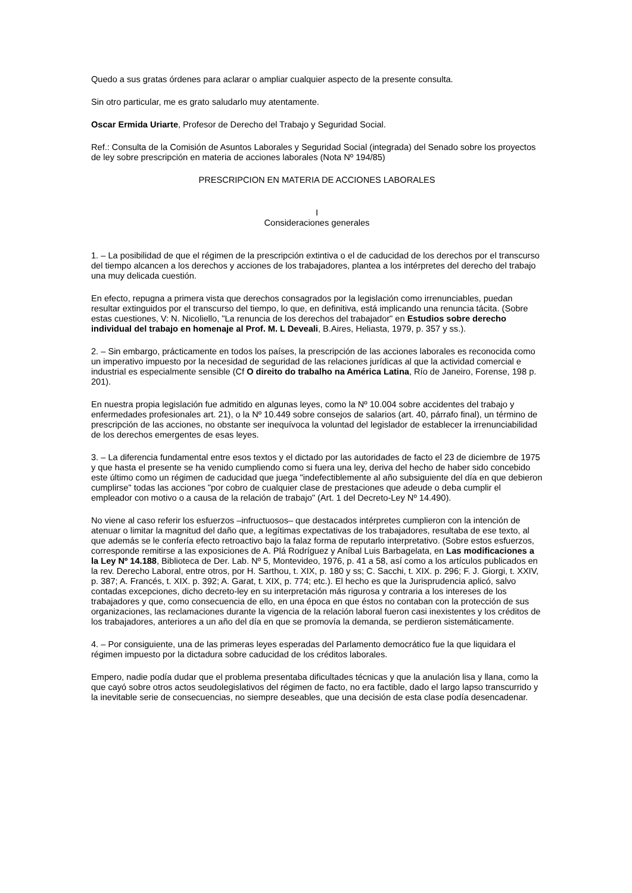Quedo a sus gratas órdenes para aclarar o ampliar cualquier aspecto de la presente consulta.
Sin otro particular, me es grato saludarlo muy atentamente.
Oscar Ermida Uriarte, Profesor de Derecho del Trabajo y Seguridad Social.
Ref.: Consulta de la Comisión de Asuntos Laborales y Seguridad Social (integrada) del Senado sobre los proyectos de ley sobre prescripción en materia de acciones laborales (Nota Nº 194/85)
PRESCRIPCION EN MATERIA DE ACCIONES LABORALES
I
Consideraciones generales
1. – La posibilidad de que el régimen de la prescripción extintiva o el de caducidad de los derechos por el transcurso del tiempo alcancen a los derechos y acciones de los trabajadores, plantea a los intérpretes del derecho del trabajo una muy delicada cuestión.
En efecto, repugna a primera vista que derechos consagrados por la legislación como irrenunciables, puedan resultar extinguidos por el transcurso del tiempo, lo que, en definitiva, está implicando una renuncia tácita. (Sobre estas cuestiones, V: N. Nicoliello, "La renuncia de los derechos del trabajador" en Estudios sobre derecho individual del trabajo en homenaje al Prof. M. L Deveali, B.Aires, Heliasta, 1979, p. 357 y ss.).
2. – Sin embargo, prácticamente en todos los países, la prescripción de las acciones laborales es reconocida como un imperativo impuesto por la necesidad de seguridad de las relaciones jurídicas al que la actividad comercial e industrial es especialmente sensible (Cf O direito do trabalho na América Latina, Río de Janeiro, Forense, 198 p. 201).
En nuestra propia legislación fue admitido en algunas leyes, como la Nº 10.004 sobre accidentes del trabajo y enfermedades profesionales art. 21), o la Nº 10.449 sobre consejos de salarios (art. 40, párrafo final), un término de prescripción de las acciones, no obstante ser inequívoca la voluntad del legislador de establecer la irrenunciabilidad de los derechos emergentes de esas leyes.
3. – La diferencia fundamental entre esos textos y el dictado por las autoridades de facto el 23 de diciembre de 1975 y que hasta el presente se ha venido cumpliendo como si fuera una ley, deriva del hecho de haber sido concebido este último como un régimen de caducidad que juega "indefectiblemente al año subsiguiente del día en que debieron cumplirse" todas las acciones "por cobro de cualquier clase de prestaciones que adeude o deba cumplir el empleador con motivo o a causa de la relación de trabajo" (Art. 1 del Decreto-Ley Nº 14.490).
No viene al caso referir los esfuerzos –infructuosos– que destacados intérpretes cumplieron con la intención de atenuar o limitar la magnitud del daño que, a legítimas expectativas de los trabajadores, resultaba de ese texto, al que además se le confería efecto retroactivo bajo la falaz forma de reputarlo interpretativo. (Sobre estos esfuerzos, corresponde remitirse a las exposiciones de A. Plá Rodríguez y Aníbal Luis Barbagelata, en Las modificaciones a la Ley Nº 14.188, Biblioteca de Der. Lab. Nº 5, Montevideo, 1976, p. 41 a 58, así como a los artículos publicados en la rev. Derecho Laboral, entre otros, por H. Sarthou, t. XIX, p. 180 y ss; C. Sacchi, t. XIX. p. 296; F. J. Giorgi, t. XXIV, p. 387; A. Francés, t. XIX. p. 392; A. Garat, t. XIX, p. 774; etc.). El hecho es que la Jurisprudencia aplicó, salvo contadas excepciones, dicho decreto-ley en su interpretación más rigurosa y contraria a los intereses de los trabajadores y que, como consecuencia de ello, en una época en que éstos no contaban con la protección de sus organizaciones, las reclamaciones durante la vigencia de la relación laboral fueron casi inexistentes y los créditos de los trabajadores, anteriores a un año del día en que se promovía la demanda, se perdieron sistemáticamente.
4. – Por consiguiente, una de las primeras leyes esperadas del Parlamento democrático fue la que liquidara el régimen impuesto por la dictadura sobre caducidad de los créditos laborales.
Empero, nadie podía dudar que el problema presentaba dificultades técnicas y que la anulación lisa y llana, como la que cayó sobre otros actos seudolegislativos del régimen de facto, no era factible, dado el largo lapso transcurrido y la inevitable serie de consecuencias, no siempre deseables, que una decisión de esta clase podía desencadenar.